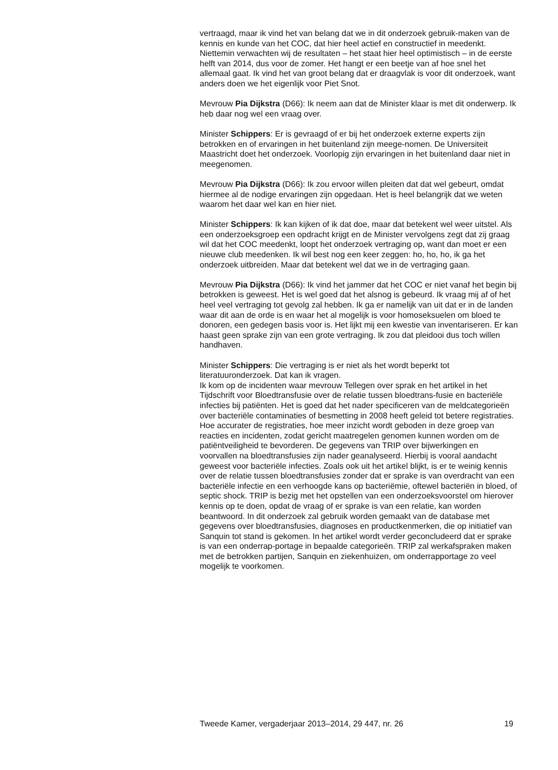vertraagd, maar ik vind het van belang dat we in dit onderzoek gebruik-maken van de kennis en kunde van het COC, dat hier heel actief en constructief in meedenkt. Niettemin verwachten wij de resultaten – het staat hier heel optimistisch – in de eerste helft van 2014, dus voor de zomer. Het hangt er een beetje van af hoe snel het allemaal gaat. Ik vind het van groot belang dat er draagvlak is voor dit onderzoek, want anders doen we het eigenlijk voor Piet Snot.
Mevrouw Pia Dijkstra (D66): Ik neem aan dat de Minister klaar is met dit onderwerp. Ik heb daar nog wel een vraag over.
Minister Schippers: Er is gevraagd of er bij het onderzoek externe experts zijn betrokken en of ervaringen in het buitenland zijn meege-nomen. De Universiteit Maastricht doet het onderzoek. Voorlopig zijn ervaringen in het buitenland daar niet in meegenomen.
Mevrouw Pia Dijkstra (D66): Ik zou ervoor willen pleiten dat dat wel gebeurt, omdat hiermee al de nodige ervaringen zijn opgedaan. Het is heel belangrijk dat we weten waarom het daar wel kan en hier niet.
Minister Schippers: Ik kan kijken of ik dat doe, maar dat betekent wel weer uitstel. Als een onderzoeksgroep een opdracht krijgt en de Minister vervolgens zegt dat zij graag wil dat het COC meedenkt, loopt het onderzoek vertraging op, want dan moet er een nieuwe club meedenken. Ik wil best nog een keer zeggen: ho, ho, ho, ik ga het onderzoek uitbreiden. Maar dat betekent wel dat we in de vertraging gaan.
Mevrouw Pia Dijkstra (D66): Ik vind het jammer dat het COC er niet vanaf het begin bij betrokken is geweest. Het is wel goed dat het alsnog is gebeurd. Ik vraag mij af of het heel veel vertraging tot gevolg zal hebben. Ik ga er namelijk van uit dat er in de landen waar dit aan de orde is en waar het al mogelijk is voor homoseksuelen om bloed te donoren, een gedegen basis voor is. Het lijkt mij een kwestie van inventariseren. Er kan haast geen sprake zijn van een grote vertraging. Ik zou dat pleidooi dus toch willen handhaven.
Minister Schippers: Die vertraging is er niet als het wordt beperkt tot literatuuronderzoek. Dat kan ik vragen.
Ik kom op de incidenten waar mevrouw Tellegen over sprak en het artikel in het Tijdschrift voor Bloedtransfusie over de relatie tussen bloedtrans-fusie en bacteriële infecties bij patiënten. Het is goed dat het nader specificeren van de meldcategorieën over bacteriële contaminaties of besmetting in 2008 heeft geleid tot betere registraties. Hoe accurater de registraties, hoe meer inzicht wordt geboden in deze groep van reacties en incidenten, zodat gericht maatregelen genomen kunnen worden om de patiëntveiligheid te bevorderen. De gegevens van TRIP over bijwerkingen en voorvallen na bloedtransfusies zijn nader geanalyseerd. Hierbij is vooral aandacht geweest voor bacteriële infecties. Zoals ook uit het artikel blijkt, is er te weinig kennis over de relatie tussen bloedtransfusies zonder dat er sprake is van overdracht van een bacteriële infectie en een verhoogde kans op bacteriëmie, oftewel bacteriën in bloed, of septic shock. TRIP is bezig met het opstellen van een onderzoeksvoorstel om hierover kennis op te doen, opdat de vraag of er sprake is van een relatie, kan worden beantwoord. In dit onderzoek zal gebruik worden gemaakt van de database met gegevens over bloedtransfusies, diagnoses en productkenmerken, die op initiatief van Sanquin tot stand is gekomen. In het artikel wordt verder geconcludeerd dat er sprake is van een onderrap-portage in bepaalde categorieën. TRIP zal werkafspraken maken met de betrokken partijen, Sanquin en ziekenhuizen, om onderrapportage zo veel mogelijk te voorkomen.
Tweede Kamer, vergaderjaar 2013–2014, 29 447, nr. 26 19